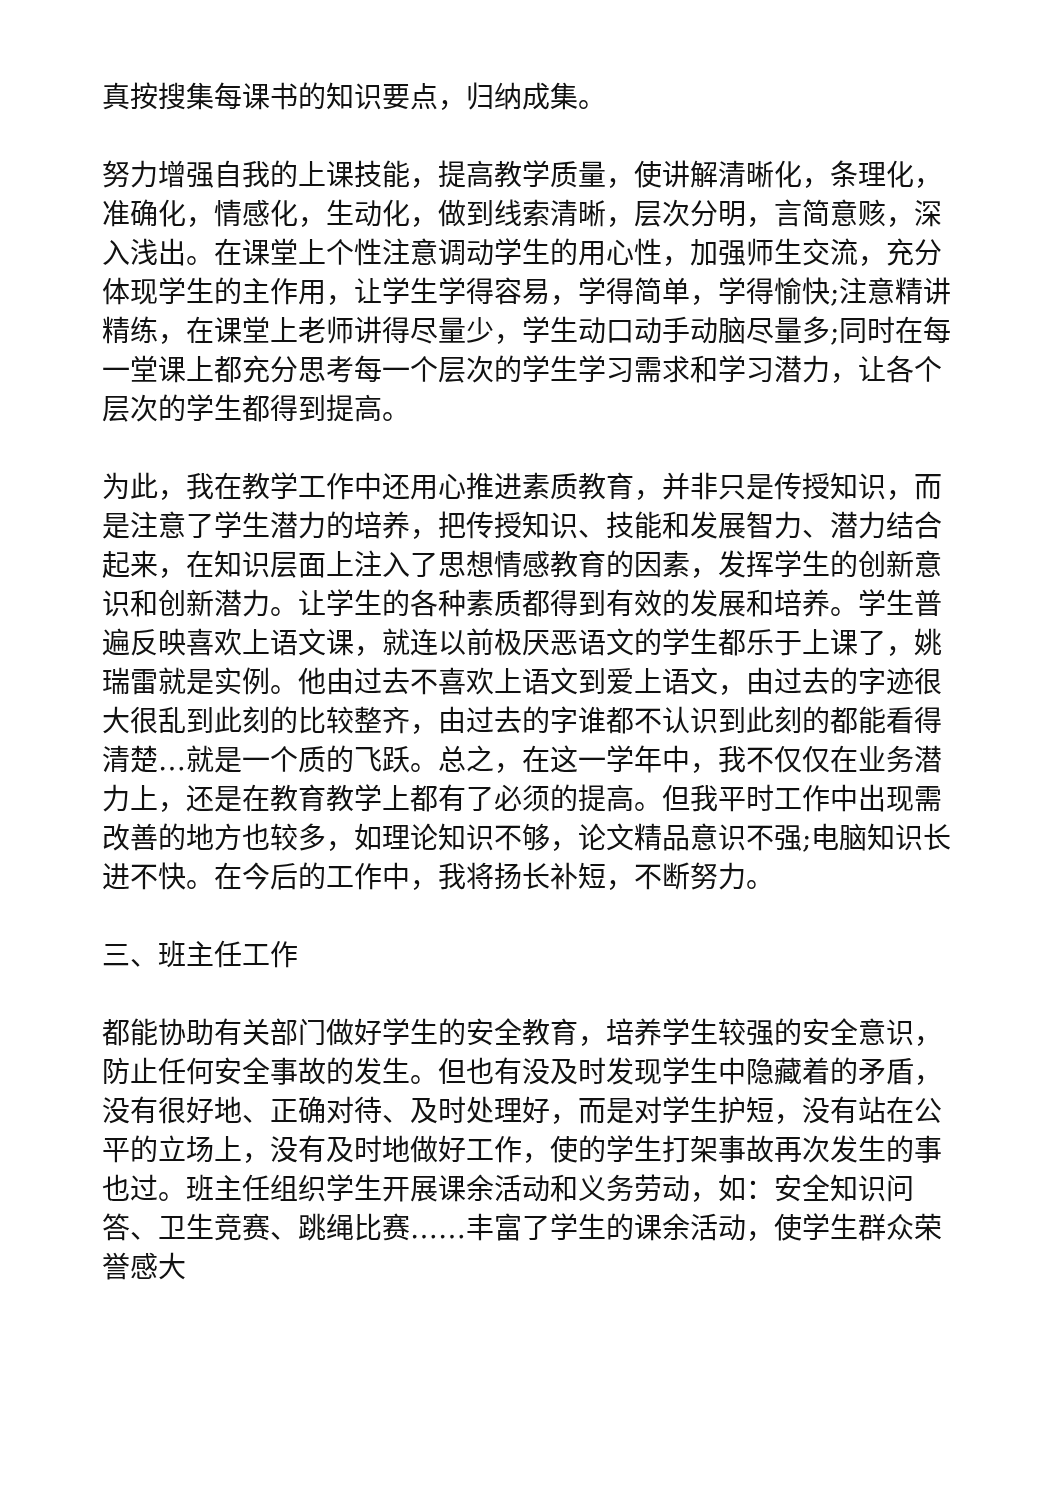真按搜集每课书的知识要点，归纳成集。
努力增强自我的上课技能，提高教学质量，使讲解清晰化，条理化，准确化，情感化，生动化，做到线索清晰，层次分明，言简意赅，深入浅出。在课堂上个性注意调动学生的用心性，加强师生交流，充分体现学生的主作用，让学生学得容易，学得简单，学得愉快;注意精讲精练，在课堂上老师讲得尽量少，学生动口动手动脑尽量多;同时在每一堂课上都充分思考每一个层次的学生学习需求和学习潜力，让各个层次的学生都得到提高。
为此，我在教学工作中还用心推进素质教育，并非只是传授知识，而是注意了学生潜力的培养，把传授知识、技能和发展智力、潜力结合起来，在知识层面上注入了思想情感教育的因素，发挥学生的创新意识和创新潜力。让学生的各种素质都得到有效的发展和培养。学生普遍反映喜欢上语文课，就连以前极厌恶语文的学生都乐于上课了，姚瑞雷就是实例。他由过去不喜欢上语文到爱上语文，由过去的字迹很大很乱到此刻的比较整齐，由过去的字谁都不认识到此刻的都能看得清楚…就是一个质的飞跃。总之，在这一学年中，我不仅仅在业务潜力上，还是在教育教学上都有了必须的提高。但我平时工作中出现需改善的地方也较多，如理论知识不够，论文精品意识不强;电脑知识长进不快。在今后的工作中，我将扬长补短，不断努力。
三、班主任工作
都能协助有关部门做好学生的安全教育，培养学生较强的安全意识，防止任何安全事故的发生。但也有没及时发现学生中隐藏着的矛盾，没有很好地、正确对待、及时处理好，而是对学生护短，没有站在公平的立场上，没有及时地做好工作，使的学生打架事故再次发生的事也过。班主任组织学生开展课余活动和义务劳动，如：安全知识问答、卫生竞赛、跳绳比赛……丰富了学生的课余活动，使学生群众荣誉感大